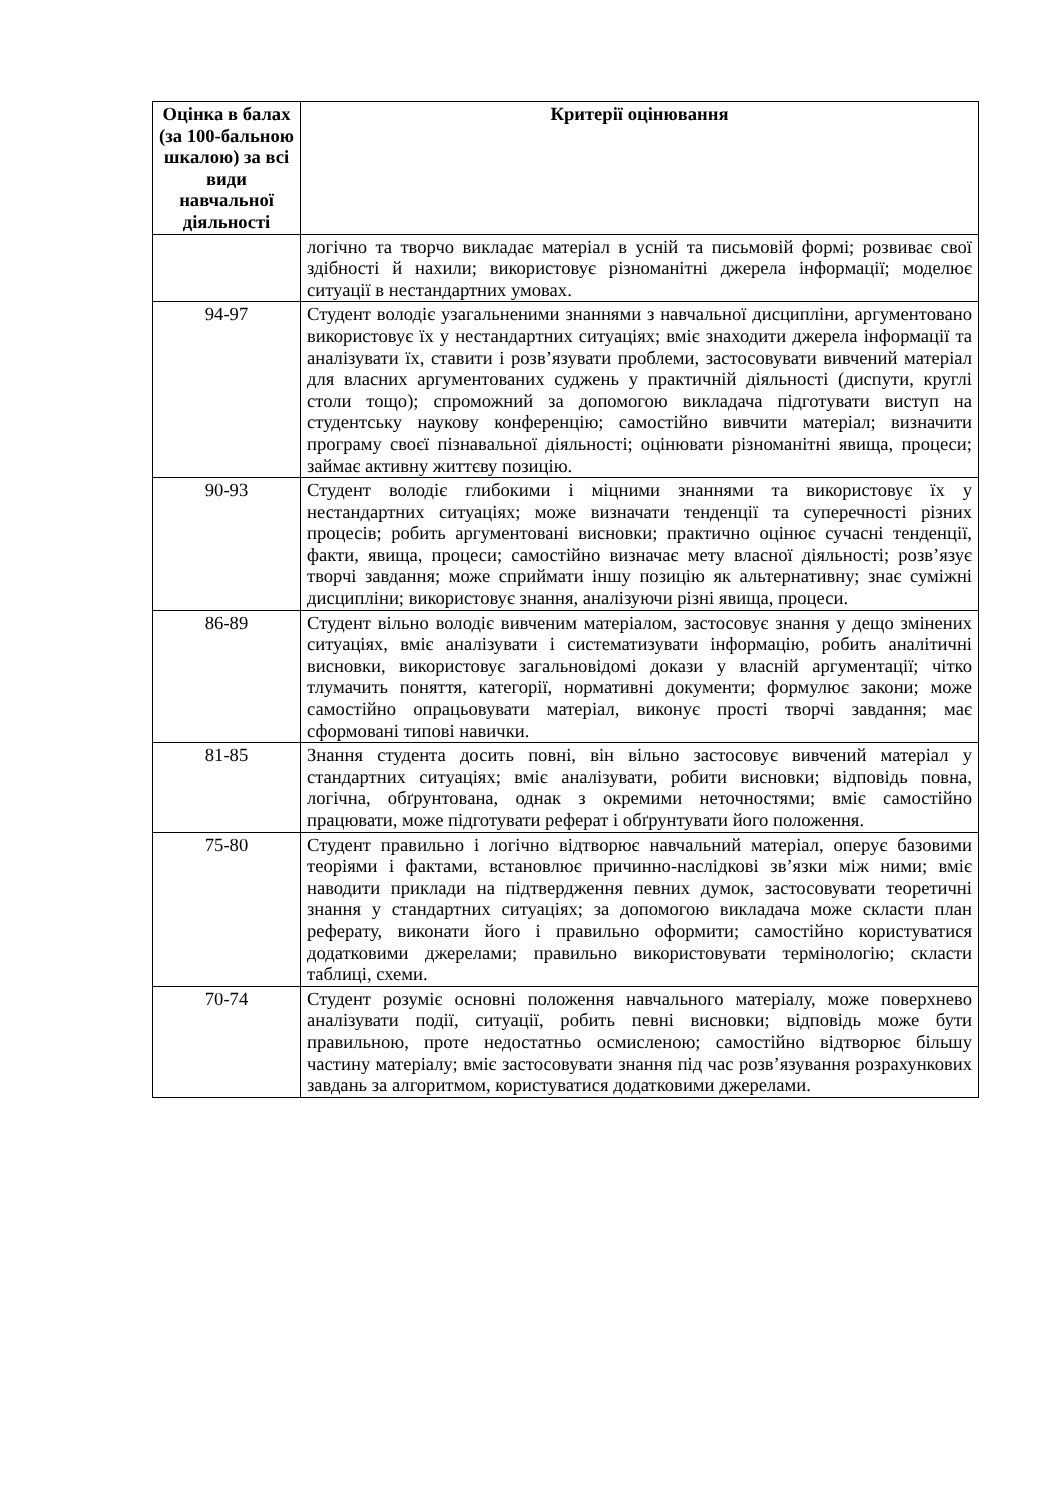| Оцінка в балах (за 100-бальною шкалою) за всі види навчальної діяльності | Критерії оцінювання |
| --- | --- |
| | логічно та творчо викладає матеріал в усній та письмовій формі; розвиває свої здібності й нахили; використовує різноманітні джерела інформації; моделює ситуації в нестандартних умовах. |
| 94-97 | Студент володіє узагальненими знаннями з навчальної дисципліни, аргументовано використовує їх у нестандартних ситуаціях; вміє знаходити джерела інформації та аналізувати їх, ставити і розв’язувати проблеми, застосовувати вивчений матеріал для власних аргументованих суджень у практичній діяльності (диспути, круглі столи тощо); спроможний за допомогою викладача підготувати виступ на студентську наукову конференцію; самостійно вивчити матеріал; визначити програму своєї пізнавальної діяльності; оцінювати різноманітні явища, процеси; займає активну життєву позицію. |
| 90-93 | Студент володіє глибокими і міцними знаннями та використовує їх у нестандартних ситуаціях; може визначати тенденції та суперечності різних процесів; робить аргументовані висновки; практично оцінює сучасні тенденції, факти, явища, процеси; самостійно визначає мету власної діяльності; розв’язує творчі завдання; може сприймати іншу позицію як альтернативну; знає суміжні дисципліни; використовує знання, аналізуючи різні явища, процеси. |
| 86-89 | Студент вільно володіє вивченим матеріалом, застосовує знання у дещо змінених ситуаціях, вміє аналізувати і систематизувати інформацію, робить аналітичні висновки, використовує загальновідомі докази у власній аргументації; чітко тлумачить поняття, категорії, нормативні документи; формулює закони; може самостійно опрацьовувати матеріал, виконує прості творчі завдання; має сформовані типові навички. |
| 81-85 | Знання студента досить повні, він вільно застосовує вивчений матеріал у стандартних ситуаціях; вміє аналізувати, робити висновки; відповідь повна, логічна, обґрунтована, однак з окремими неточностями; вміє самостійно працювати, може підготувати реферат і обґрунтувати його положення. |
| 75-80 | Студент правильно і логічно відтворює навчальний матеріал, оперує базовими теоріями і фактами, встановлює причинно-наслідкові зв’язки між ними; вміє наводити приклади на підтвердження певних думок, застосовувати теоретичні знання у стандартних ситуаціях; за допомогою викладача може скласти план реферату, виконати його і правильно оформити; самостійно користуватися додатковими джерелами; правильно використовувати термінологію; скласти таблиці, схеми. |
| 70-74 | Студент розуміє основні положення навчального матеріалу, може поверхнево аналізувати події, ситуації, робить певні висновки; відповідь може бути правильною, проте недостатньо осмисленою; самостійно відтворює більшу частину матеріалу; вміє застосовувати знання під час розв’язування розрахункових завдань за алгоритмом, користуватися додатковими джерелами. |